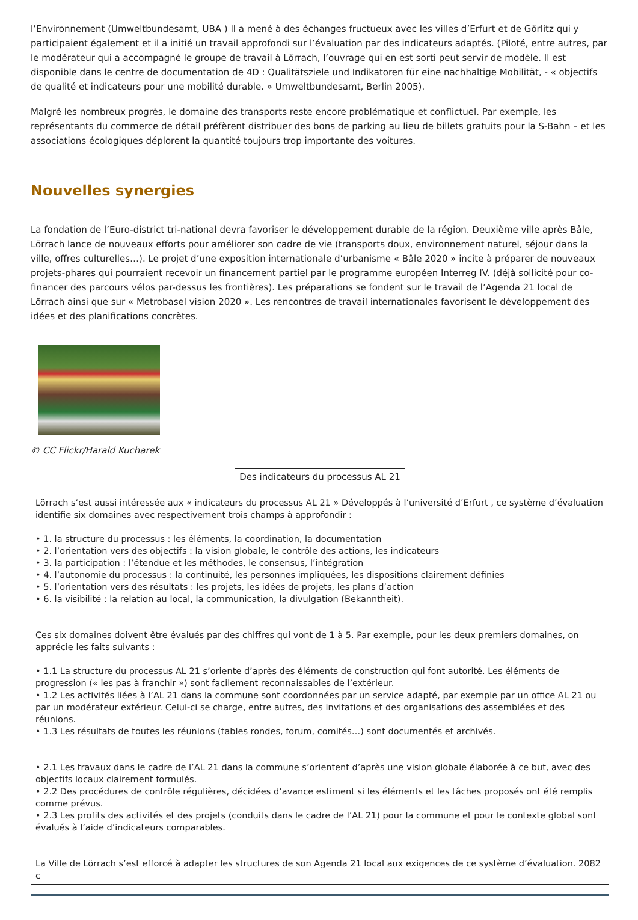l’Environnement (Umweltbundesamt, UBA ) Il a mené à des échanges fructueux avec les villes d’Erfurt et de Görlitz qui y participaient également et il a initié un travail approfondi sur l’évaluation par des indicateurs adaptés. (Piloté, entre autres, par le modérateur qui a accompagné le groupe de travail à Lörrach, l’ouvrage qui en est sorti peut servir de modèle. Il est disponible dans le centre de documentation de 4D : Qualitätsziele und Indikatoren für eine nachhaltige Mobilität, - « objectifs de qualité et indicateurs pour une mobilité durable. » Umweltbundesamt, Berlin 2005).
Malgré les nombreux progrès, le domaine des transports reste encore problématique et conflictuel. Par exemple, les représentants du commerce de détail préfèrent distribuer des bons de parking au lieu de billets gratuits pour la S-Bahn – et les associations écologiques déplorent la quantité toujours trop importante des voitures.
Nouvelles synergies
La fondation de l’Euro-district tri-national devra favoriser le développement durable de la région. Deuxième ville après Bâle, Lörrach lance de nouveaux efforts pour améliorer son cadre de vie (transports doux, environnement naturel, séjour dans la ville, offres culturelles…). Le projet d’une exposition internationale d’urbanisme « Bâle 2020 » incite à préparer de nouveaux projets-phares qui pourraient recevoir un financement partiel par le programme européen Interreg IV. (déjà sollicité pour co-financer des parcours vélos par-dessus les frontières). Les préparations se fondent sur le travail de l’Agenda 21 local de Lörrach ainsi que sur « Metrobasel vision 2020 ». Les rencontres de travail internationales favorisent le développement des idées et des planifications concrètes.
© CC Flickr/Harald Kucharek
Des indicateurs du processus AL 21
Lörrach s’est aussi intéressée aux « indicateurs du processus AL 21 » Développés à l’université d’Erfurt , ce système d’évaluation identifie six domaines avec respectivement trois champs à approfondir :
• 1. la structure du processus : les éléments, la coordination, la documentation
• 2. l’orientation vers des objectifs : la vision globale, le contrôle des actions, les indicateurs
• 3. la participation : l’étendue et les méthodes, le consensus, l’intégration
• 4. l’autonomie du processus : la continuité, les personnes impliquées, les dispositions clairement définies
• 5. l’orientation vers des résultats : les projets, les idées de projets, les plans d’action
• 6. la visibilité : la relation au local, la communication, la divulgation (Bekanntheit).
Ces six domaines doivent être évalués par des chiffres qui vont de 1 à 5. Par exemple, pour les deux premiers domaines, on apprécie les faits suivants :
• 1.1 La structure du processus AL 21 s’oriente d’après des éléments de construction qui font autorité. Les éléments de progression (« les pas à franchir ») sont facilement reconnaissables de l’extérieur.
• 1.2 Les activités liées à l’AL 21 dans la commune sont coordonnées par un service adapté, par exemple par un office AL 21 ou par un modérateur extérieur. Celui-ci se charge, entre autres, des invitations et des organisations des assemblées et des réunions.
• 1.3 Les résultats de toutes les réunions (tables rondes, forum, comités…) sont documentés et archivés.
• 2.1 Les travaux dans le cadre de l’AL 21 dans la commune s’orientent d’après une vision globale élaborée à ce but, avec des objectifs locaux clairement formulés.
• 2.2 Des procédures de contrôle régulières, décidées d’avance estiment si les éléments et les tâches proposés ont été remplis comme prévus.
• 2.3 Les profits des activités et des projets (conduits dans le cadre de l’AL 21) pour la commune et pour le contexte global sont évalués à l’aide d’indicateurs comparables.
La Ville de Lörrach s’est efforcé à adapter les structures de son Agenda 21 local aux exigences de ce système d’évaluation. 2082 c